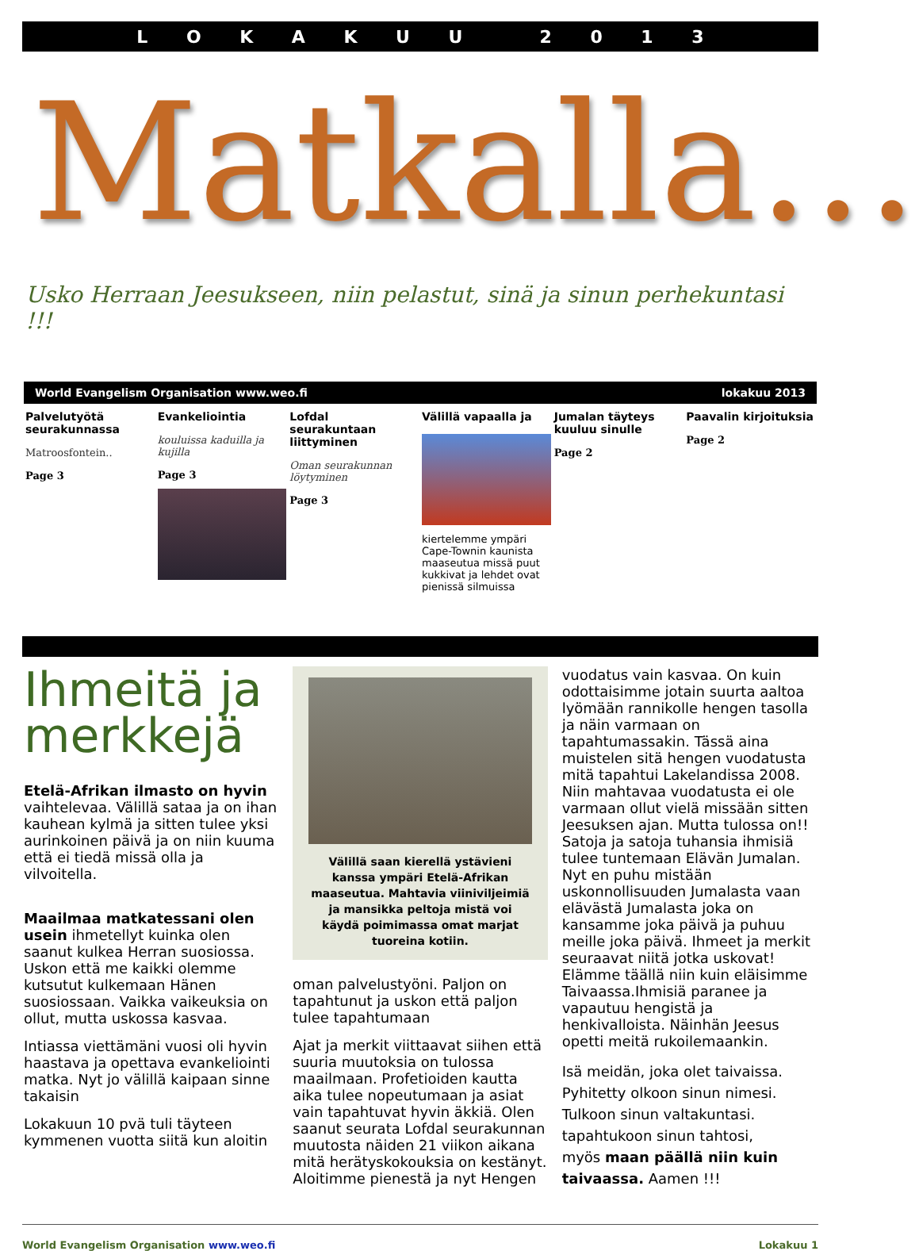LOKAKUU 2013
Matkalla…
Usko Herraan Jeesukseen, niin pelastut, sinä ja sinun perhekuntasi !!!
World Evangelism Organisation www.weo.fi lokakuu 2013
Palvelutyötä seurakunnassa
Matroosfontein..
Page 3
Evankeliointia
kouluissa kaduilla ja kujilla
Page 3
Lofdal seurakuntaan liittyminen
Oman seurakunnan löytyminen
Page 3
Välillä vapaalla ja
kiertelemme ympäri Cape-Townin kaunista maaseutua missä puut kukkivat ja lehdet ovat pienissä silmuissa
Jumalan täyteys kuuluu sinulle
Page 2
Paavalin kirjoituksia
Page 2
Ihmeitä ja merkkejä
Etelä-Afrikan ilmasto on hyvin vaihtelevaa. Välillä sataa ja on ihan kauhean kylmä ja sitten tulee yksi aurinkoinen päivä ja on niin kuuma että ei tiedä missä olla ja vilvoitella.
Maailmaa matkatessani olen usein ihmetellyt kuinka olen saanut kulkea Herran suosiossa. Uskon että me kaikki olemme kutsutut kulkemaan Hänen suosiossaan. Vaikka vaikeuksia on ollut, mutta uskossa kasvaa.
Intiassa viettämäni vuosi oli hyvin haastava ja opettava evankeliointi matka. Nyt jo välillä kaipaan sinne takaisin
Lokakuun 10 pvä tuli täyteen kymmenen vuotta siitä kun aloitin
Välillä saan kierellä ystävieni kanssa ympäri Etelä-Afrikan maaseutua. Mahtavia viiniviljeimiä ja mansikka peltoja mistä voi käydä poimimassa omat marjat tuoreina kotiin.
oman palvelustyöni. Paljon on tapahtunut ja uskon että paljon tulee tapahtumaan
Ajat ja merkit viittaavat siihen että suuria muutoksia on tulossa maailmaan. Profetioiden kautta aika tulee nopeutumaan ja asiat vain tapahtuvat hyvin äkkiä. Olen saanut seurata Lofdal seurakunnan muutosta näiden 21 viikon aikana mitä herätyskokouksia on kestänyt. Aloitimme pienestä ja nyt Hengen
vuodatus vain kasvaa. On kuin odottaisimme jotain suurta aaltoa lyömään rannikolle hengen tasolla ja näin varmaan on tapahtumassakin. Tässä aina muistelen sitä hengen vuodatusta mitä tapahtui Lakelandissa 2008. Niin mahtavaa vuodatusta ei ole varmaan ollut vielä missään sitten Jeesuksen ajan. Mutta tulossa on!! Satoja ja satoja tuhansia ihmisiä tulee tuntemaan Elävän Jumalan. Nyt en puhu mistään uskonnollisuuden Jumalasta vaan elävästä Jumalasta joka on kansamme joka päivä ja puhuu meille joka päivä. Ihmeet ja merkit seuraavat niitä jotka uskovat! Elämme täällä niin kuin eläisimme Taivaassa.Ihmisiä paranee ja vapautuu hengistä ja henkivalloista. Näinhän Jeesus opetti meitä rukoilemaankin.
Isä meidän, joka olet taivaissa.
Pyhitetty olkoon sinun nimesi.
Tulkoon sinun valtakuntasi.
tapahtukoon sinun tahtosi,
myös maan päällä niin kuin taivaassa. Aamen !!!
World Evangelism Organisation www.weo.fi Lokakuu 1